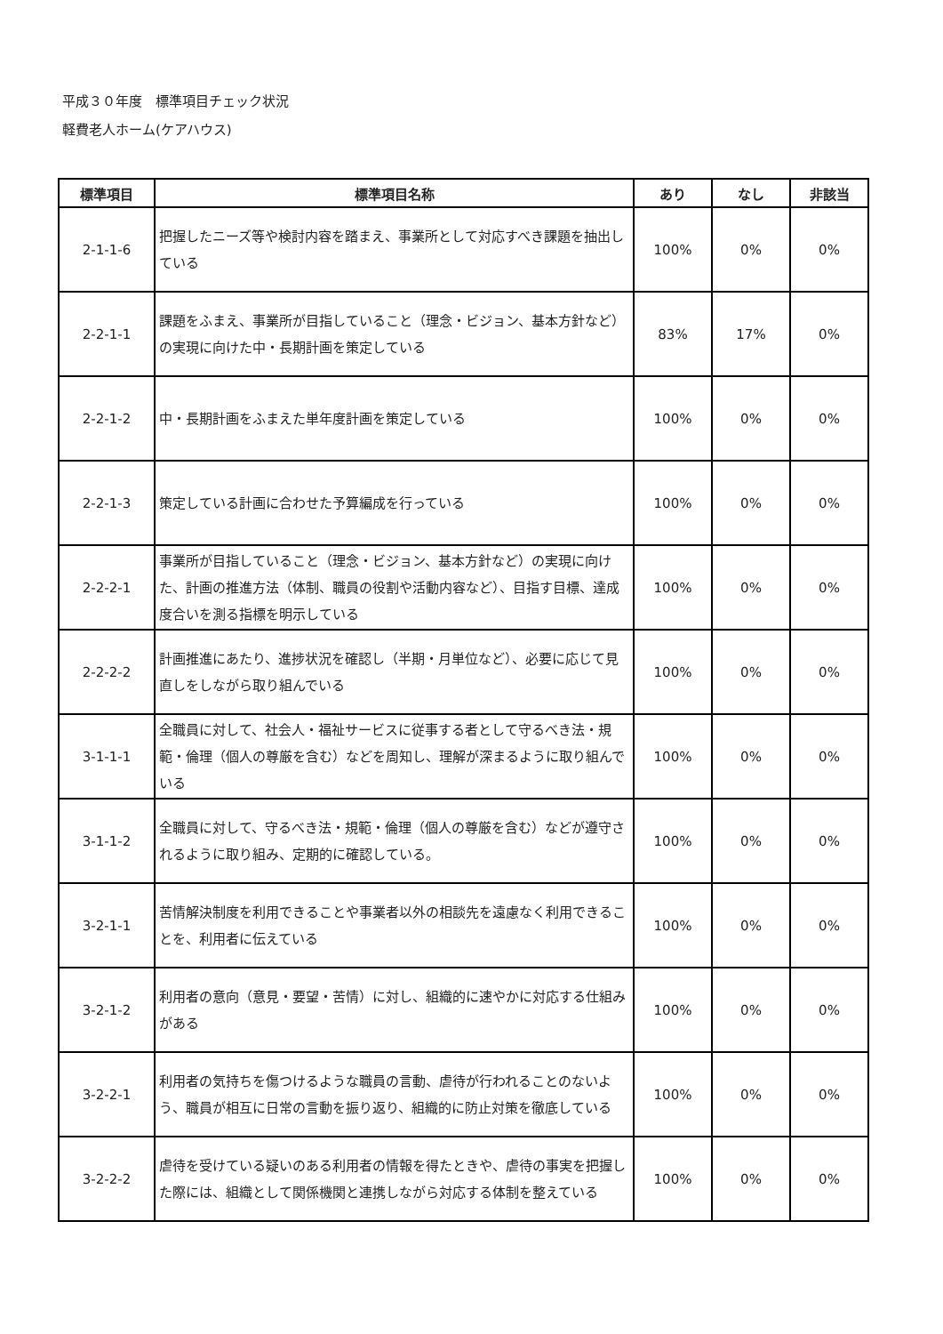平成３０年度　標準項目チェック状況
軽費老人ホーム(ケアハウス)
| 標準項目 | 標準項目名称 | あり | なし | 非該当 |
| --- | --- | --- | --- | --- |
| 2-1-1-6 | 把握したニーズ等や検討内容を踏まえ、事業所として対応すべき課題を抽出している | 100% | 0% | 0% |
| 2-2-1-1 | 課題をふまえ、事業所が目指していること（理念・ビジョン、基本方針など）の実現に向けた中・長期計画を策定している | 83% | 17% | 0% |
| 2-2-1-2 | 中・長期計画をふまえた単年度計画を策定している | 100% | 0% | 0% |
| 2-2-1-3 | 策定している計画に合わせた予算編成を行っている | 100% | 0% | 0% |
| 2-2-2-1 | 事業所が目指していること（理念・ビジョン、基本方針など）の実現に向けた、計画の推進方法（体制、職員の役割や活動内容など）、目指す目標、達成度合いを測る指標を明示している | 100% | 0% | 0% |
| 2-2-2-2 | 計画推進にあたり、進捗状況を確認し（半期・月単位など）、必要に応じて見直しをしながら取り組んでいる | 100% | 0% | 0% |
| 3-1-1-1 | 全職員に対して、社会人・福祉サービスに従事する者として守るべき法・規範・倫理（個人の尊厳を含む）などを周知し、理解が深まるように取り組んでいる | 100% | 0% | 0% |
| 3-1-1-2 | 全職員に対して、守るべき法・規範・倫理（個人の尊厳を含む）などが遵守されるように取り組み、定期的に確認している。 | 100% | 0% | 0% |
| 3-2-1-1 | 苦情解決制度を利用できることや事業者以外の相談先を遠慮なく利用できることを、利用者に伝えている | 100% | 0% | 0% |
| 3-2-1-2 | 利用者の意向（意見・要望・苦情）に対し、組織的に速やかに対応する仕組みがある | 100% | 0% | 0% |
| 3-2-2-1 | 利用者の気持ちを傷つけるような職員の言動、虐待が行われることのないよう、職員が相互に日常の言動を振り返り、組織的に防止対策を徹底している | 100% | 0% | 0% |
| 3-2-2-2 | 虐待を受けている疑いのある利用者の情報を得たときや、虐待の事実を把握した際には、組織として関係機関と連携しながら対応する体制を整えている | 100% | 0% | 0% |